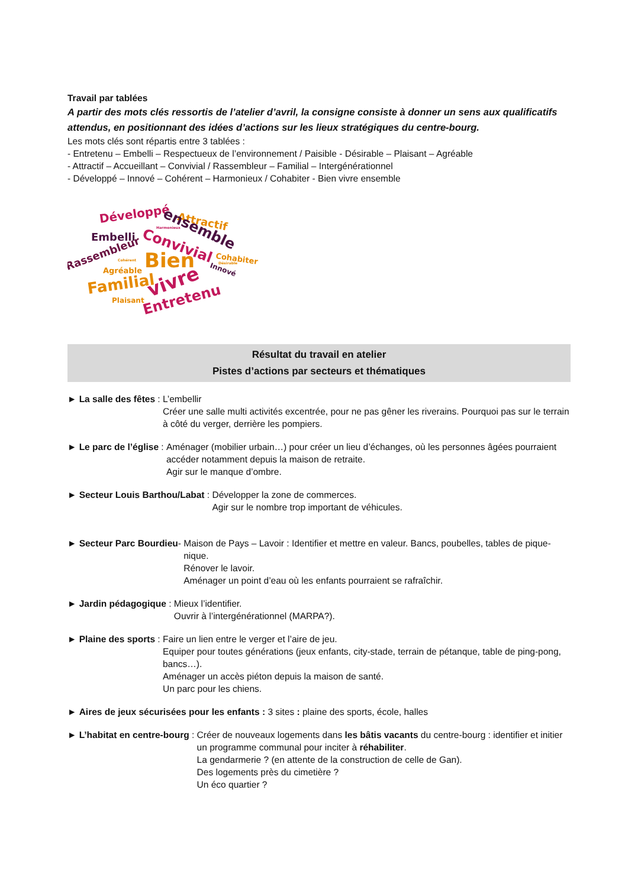Travail par tablées
A partir des mots clés ressortis de l’atelier d’avril, la consigne consiste à donner un sens aux qualificatifs attendus, en positionnant des idées d’actions sur les lieux stratégiques du centre-bourg.
Les mots clés sont répartis entre 3 tablées :
- Entretenu – Embelli – Respectueux de l’environnement / Paisible - Désirable – Plaisant – Agréable
- Attractif – Accueillant – Convivial / Rassembleur – Familial – Intergénérationnel
- Développé – Innové – Cohérent – Harmonieux / Cohabiter - Bien vivre ensemble
Développé
Attractif
Embelli
ensemble
Convivial
Rassembleur
Bien
Cohabiter
Agréable
Innové
Familial
vivre
Plaisant
Entretenu
Harmonieux
Cohérent
Désirable
Résultat du travail en atelier
Pistes d’actions par secteurs et thématiques
► La salle des fêtes : L’embellir
Créer une salle multi activités excentrée, pour ne pas gêner les riverains. Pourquoi pas sur le terrain à côté du verger, derrière les pompiers.
► Le parc de l’église : Aménager (mobilier urbain…) pour créer un lieu d’échanges, où les personnes âgées pourraient accéder notamment depuis la maison de retraite.
Agir sur le manque d’ombre.
► Secteur Louis Barthou/Labat : Développer la zone de commerces.
Agir sur le nombre trop important de véhicules.
► Secteur Parc Bourdieu- Maison de Pays – Lavoir : Identifier et mettre en valeur. Bancs, poubelles, tables de pique-nique.
Rénover le lavoir.
Aménager un point d’eau où les enfants pourraient se rafraîchir.
► Jardin pédagogique : Mieux l’identifier.
Ouvrir à l’intergénérationnel (MARPA?).
► Plaine des sports : Faire un lien entre le verger et l’aire de jeu.
Equiper pour toutes générations (jeux enfants, city-stade, terrain de pétanque, table de ping-pong, bancs…).
Aménager un accès piéton depuis la maison de santé.
Un parc pour les chiens.
► Aires de jeux sécurisées pour les enfants : 3 sites : plaine des sports, école, halles
► L’habitat en centre-bourg : Créer de nouveaux logements dans les bâtis vacants du centre-bourg : identifier et initier un programme communal pour inciter à réhabiliter.
La gendarmerie ? (en attente de la construction de celle de Gan).
Des logements près du cimetière ?
Un éco quartier ?